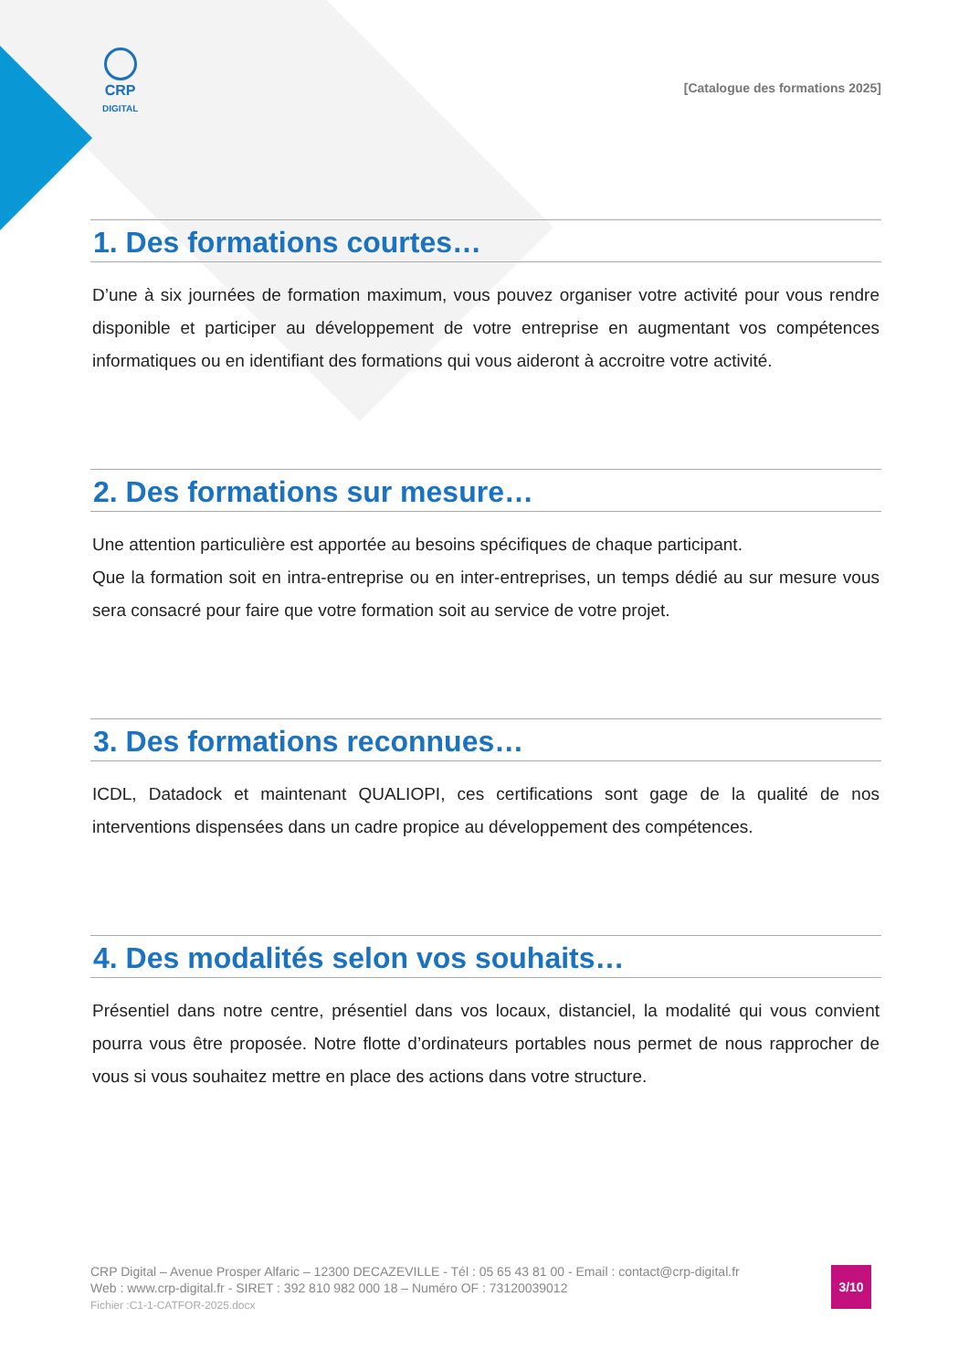CRP
DIGITAL
[Catalogue des formations 2025]
1. Des formations courtes…
D’une à six journées de formation maximum, vous pouvez organiser votre activité pour vous rendre disponible et participer au développement de votre entreprise en augmentant vos compétences informatiques ou en identifiant des formations qui vous aideront à accroitre votre activité.
2. Des formations sur mesure…
Une attention particulière est apportée au besoins spécifiques de chaque participant.
Que la formation soit en intra-entreprise ou en inter-entreprises, un temps dédié au sur mesure vous sera consacré pour faire que votre formation soit au service de votre projet.
3. Des formations reconnues…
ICDL, Datadock et maintenant QUALIOPI, ces certifications sont gage de la qualité de nos interventions dispensées dans un cadre propice au développement des compétences.
4. Des modalités selon vos souhaits…
Présentiel dans notre centre, présentiel dans vos locaux, distanciel, la modalité qui vous convient pourra vous être proposée. Notre flotte d’ordinateurs portables nous permet de nous rapprocher de vous si vous souhaitez mettre en place des actions dans votre structure.
CRP Digital – Avenue Prosper Alfaric – 12300 DECAZEVILLE - Tél : 05 65 43 81 00 - Email : contact@crp-digital.fr
Web : www.crp-digital.fr - SIRET : 392 810 982 000 18 – Numéro OF : 73120039012
Fichier :C1-1-CATFOR-2025.docx
3/10